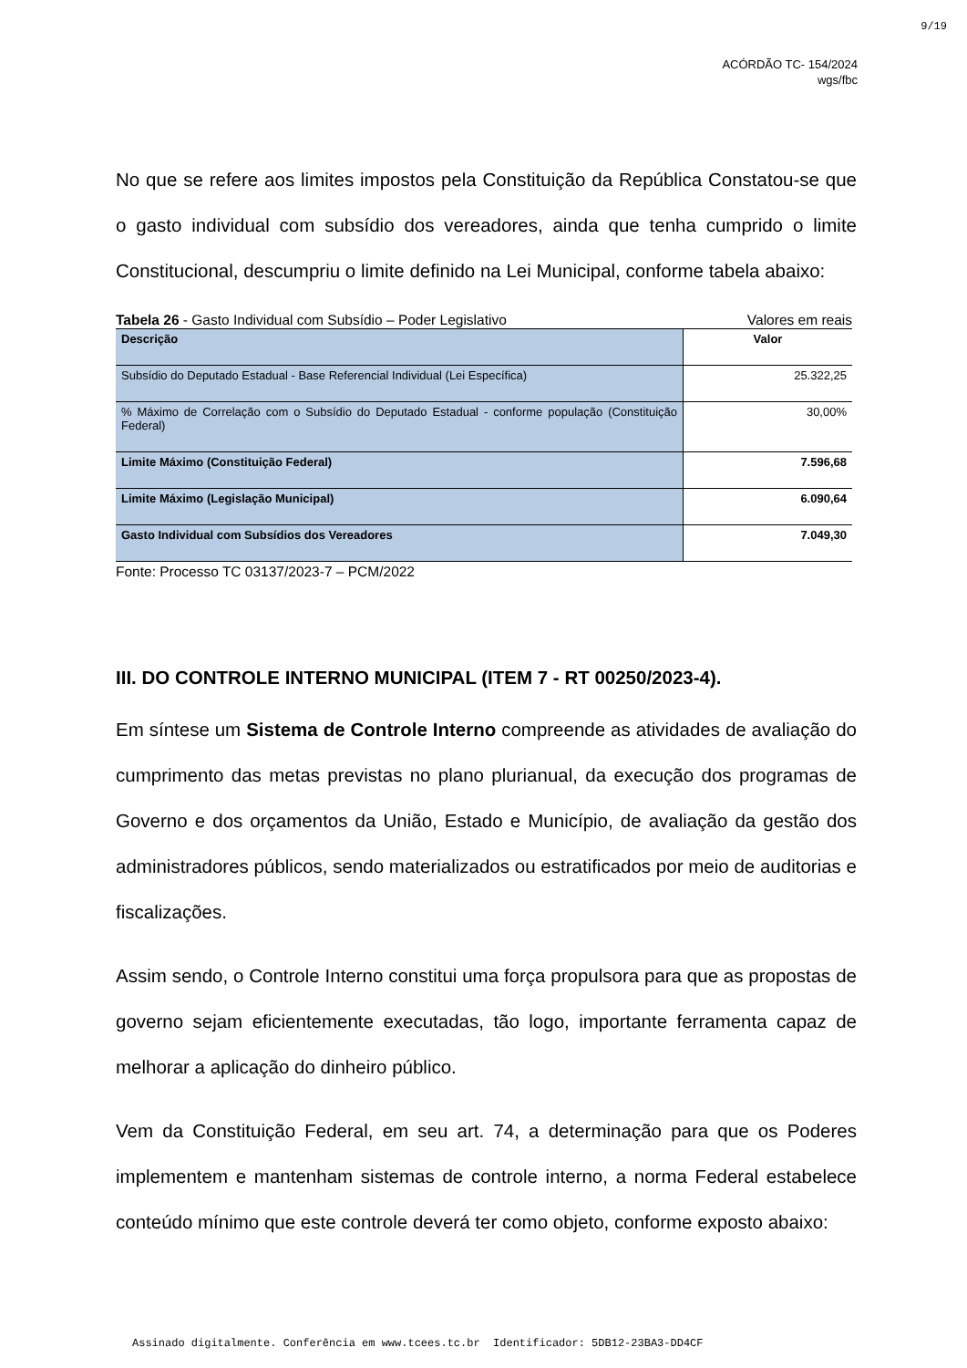9/19
ACÓRDÃO TC- 154/2024
wgs/fbc
No que se refere aos limites impostos pela Constituição da República Constatou-se que o gasto individual com subsídio dos vereadores, ainda que tenha cumprido o limite Constitucional, descumpriu o limite definido na Lei Municipal, conforme tabela abaixo:
Tabela 26 - Gasto Individual com Subsídio – Poder Legislativo Valores em reais
| Descrição | Valor |
| Subsídio do Deputado Estadual - Base Referencial Individual (Lei Específica) | 25.322,25 |
| % Máximo de Correlação com o Subsídio do Deputado Estadual - conforme população (Constituição Federal) | 30,00% |
| Limite Máximo (Constituição Federal) | 7.596,68 |
| Limite Máximo (Legislação Municipal) | 6.090,64 |
| Gasto Individual com Subsídios dos Vereadores | 7.049,30 |
Fonte: Processo TC 03137/2023-7 – PCM/2022
III. DO CONTROLE INTERNO MUNICIPAL (ITEM 7 - RT 00250/2023-4).
Em síntese um Sistema de Controle Interno compreende as atividades de avaliação do cumprimento das metas previstas no plano plurianual, da execução dos programas de Governo e dos orçamentos da União, Estado e Município, de avaliação da gestão dos administradores públicos, sendo materializados ou estratificados por meio de auditorias e fiscalizações.
Assim sendo, o Controle Interno constitui uma força propulsora para que as propostas de governo sejam eficientemente executadas, tão logo, importante ferramenta capaz de melhorar a aplicação do dinheiro público.
Vem da Constituição Federal, em seu art. 74, a determinação para que os Poderes implementem e mantenham sistemas de controle interno, a norma Federal estabelece conteúdo mínimo que este controle deverá ter como objeto, conforme exposto abaixo:
Assinado digitalmente. Conferência em www.tcees.tc.br Identificador: 5DB12-23BA3-DD4CF